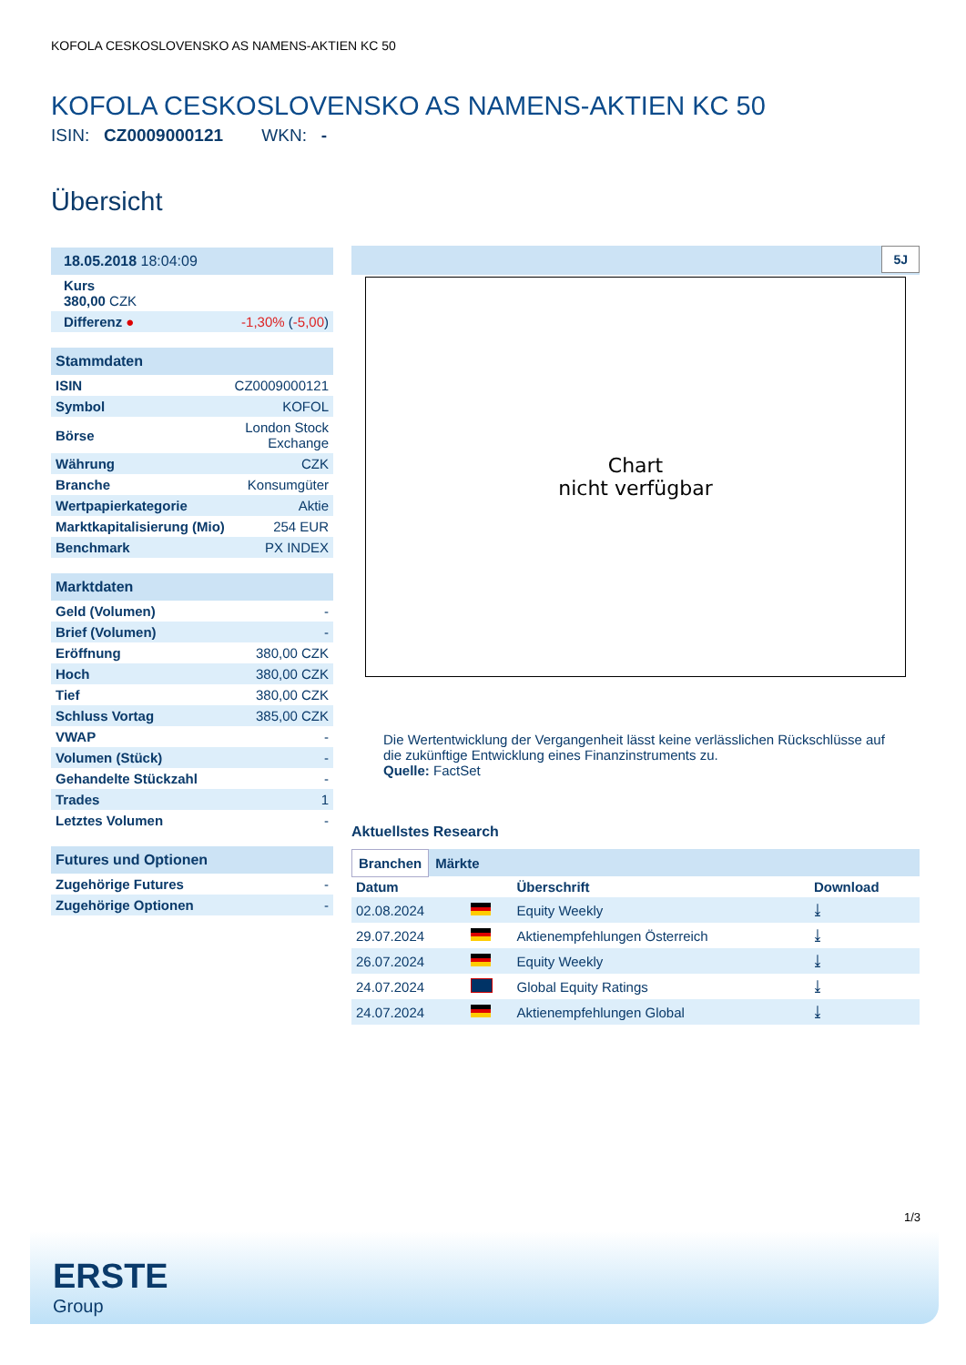KOFOLA CESKOSLOVENSKO AS NAMENS-AKTIEN KC 50
KOFOLA CESKOSLOVENSKO AS NAMENS-AKTIEN KC 50
ISIN: CZ0009000121 WKN: -
Übersicht
| 18.05.2018 18:04:09 | |
| Kurs 380,00 CZK | |
| Differenz ● | -1,30% ( -5,00 ) |
| Stammdaten | |
| ISIN | CZ0009000121 |
| Symbol | KOFOL |
| Börse | London Stock Exchange |
| Währung | CZK |
| Branche | Konsumgüter |
| Wertpapierkategorie | Aktie |
| Marktkapitalisierung (Mio) | 254 EUR |
| Benchmark | PX INDEX |
| Marktdaten | |
| Geld (Volumen) | - |
| Brief (Volumen) | - |
| Eröffnung | 380,00 CZK |
| Hoch | 380,00 CZK |
| Tief | 380,00 CZK |
| Schluss Vortag | 385,00 CZK |
| VWAP | - |
| Volumen (Stück) | - |
| Gehandelte Stückzahl | - |
| Trades | 1 |
| Letztes Volumen | - |
| Futures und Optionen | |
| Zugehörige Futures | - |
| Zugehörige Optionen | - |
5J
Chart
nicht verfügbar
Die Wertentwicklung der Vergangenheit lässt keine verlässlichen Rückschlüsse auf die zukünftige Entwicklung eines Finanzinstruments zu.
Quelle: FactSet
Aktuellstes Research
Branchen Märkte
| Datum | | Überschrift | Download |
| --- | --- | --- | --- |
| 02.08.2024 | | Equity Weekly | ⤓ |
| 29.07.2024 | | Aktienempfehlungen Österreich | ⤓ |
| 26.07.2024 | | Equity Weekly | ⤓ |
| 24.07.2024 | | Global Equity Ratings | ⤓ |
| 24.07.2024 | | Aktienempfehlungen Global | ⤓ |
1/3
ERSTE
Group